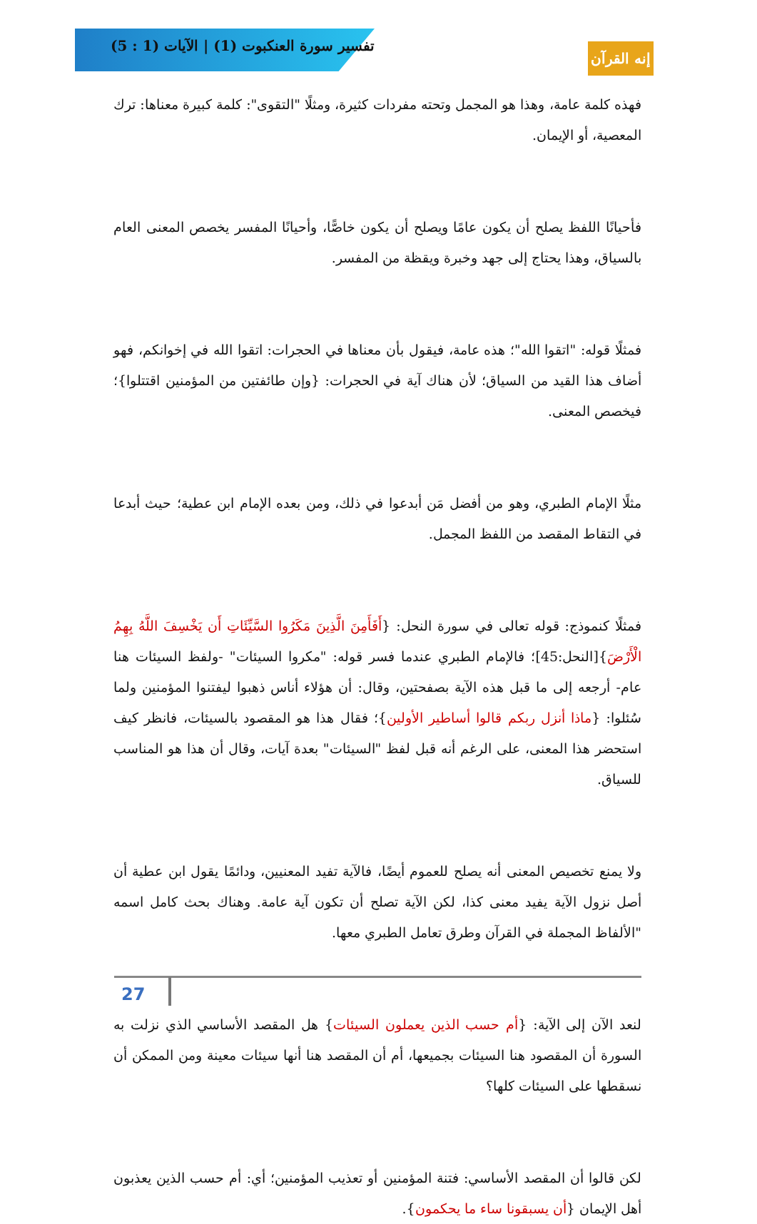تفسير سورة العنكبوت (1) | الآيات (1 : 5)
إنه القرآن
فهذه كلمة عامة، وهذا هو المجمل وتحته مفردات كثيرة، ومثلًا "التقوى": كلمة كبيرة معناها: ترك المعصية، أو الإيمان.
فأحيانًا اللفظ يصلح أن يكون عامًا ويصلح أن يكون خاصًّا، وأحيانًا المفسر يخصص المعنى العام بالسياق، وهذا يحتاج إلى جهد وخبرة ويقظة من المفسر.
فمثلًا قوله: "اتقوا الله"؛ هذه عامة، فيقول بأن معناها في الحجرات: اتقوا الله في إخوانكم، فهو أضاف هذا القيد من السياق؛ لأن هناك آية في الحجرات: {وإن طائفتين من المؤمنين اقتتلوا}؛ فيخصص المعنى.
مثلًا الإمام الطبري، وهو من أفضل مَن أبدعوا في ذلك، ومن بعده الإمام ابن عطية؛ حيث أبدعا في التقاط المقصد من اللفظ المجمل.
فمثلًا كنموذج: قوله تعالى في سورة النحل: {أَفَأَمِنَ الَّذِينَ مَكَرُوا السَّيِّئَاتِ أَن يَخْسِفَ اللَّهُ بِهِمُ الْأَرْضَ}[النحل:45]؛ فالإمام الطبري عندما فسر قوله: "مكروا السيئات" -ولفظ السيئات هنا عام- أرجعه إلى ما قبل هذه الآية بصفحتين، وقال: أن هؤلاء أناس ذهبوا ليفتنوا المؤمنين ولما سُئلوا: {ماذا أنزل ربكم قالوا أساطير الأولين}؛ فقال هذا هو المقصود بالسيئات، فانظر كيف استحضر هذا المعنى، على الرغم أنه قبل لفظ "السيئات" بعدة آيات، وقال أن هذا هو المناسب للسياق.
ولا يمنع تخصيص المعنى أنه يصلح للعموم أيضًا، فالآية تفيد المعنيين، ودائمًا يقول ابن عطية أن أصل نزول الآية يفيد معنى كذا، لكن الآية تصلح أن تكون آية عامة. وهناك بحث كامل اسمه "الألفاظ المجملة في القرآن وطرق تعامل الطبري معها.
لنعد الآن إلى الآية: {أم حسب الذين يعملون السيئات} هل المقصد الأساسي الذي نزلت به السورة أن المقصود هنا السيئات بجميعها، أم أن المقصد هنا أنها سيئات معينة ومن الممكن أن نسقطها على السيئات كلها؟
لكن قالوا أن المقصد الأساسي: فتنة المؤمنين أو تعذيب المؤمنين؛ أي: أم حسب الذين يعذبون أهل الإيمان {أن يسبقونا ساء ما يحكمون}.
27